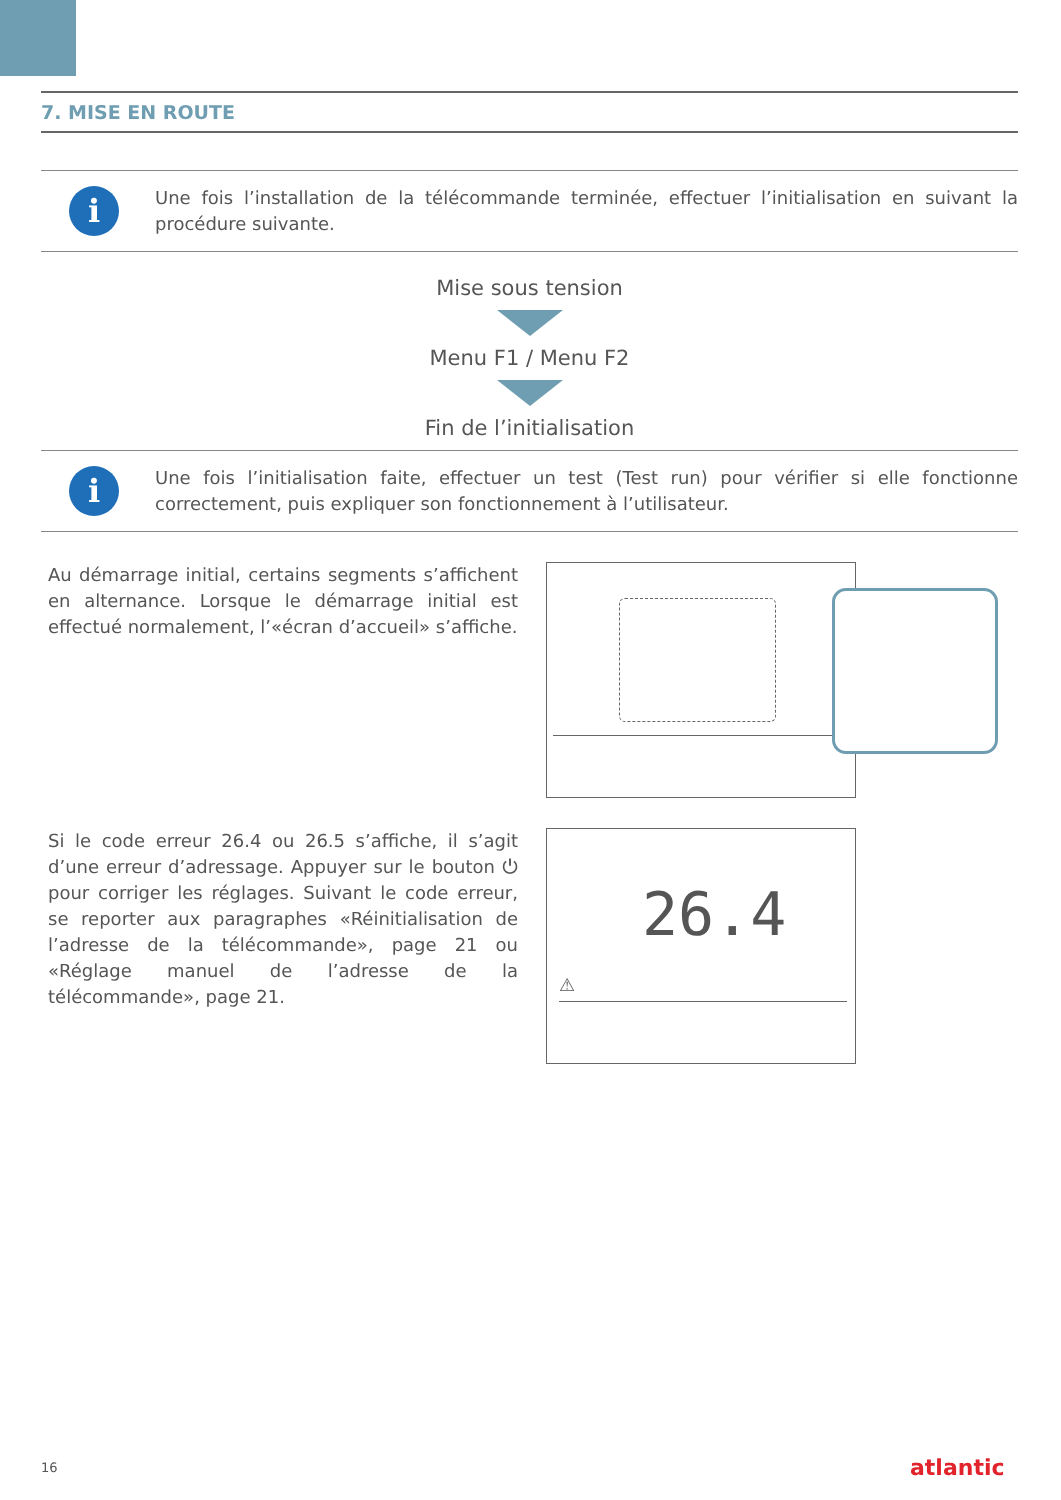7. MISE EN ROUTE
i
Une fois l’installation de la télécommande terminée, effectuer l’initialisation en suivant la procédure suivante.
Mise sous tension
Menu F1 / Menu F2
Fin de l’initialisation
i
Une fois l’initialisation faite, effectuer un test (Test run) pour vérifier si elle fonctionne correctement, puis expliquer son fonctionnement à l’utilisateur.
Au démarrage initial, certains segments s’affichent en alternance. Lorsque le démarrage initial est effectué normalement, l’«écran d’accueil» s’affiche.
Si le code erreur 26.4 ou 26.5 s’affiche, il s’agit d’une erreur d’adressage. Appuyer sur le bouton ⏻ pour corriger les réglages. Suivant le code erreur, se reporter aux paragraphes «Réinitialisation de l’adresse de la télécommande», page 21 ou «Réglage manuel de l’adresse de la télécommande», page 21.
26.4
⚠
16 atlantic